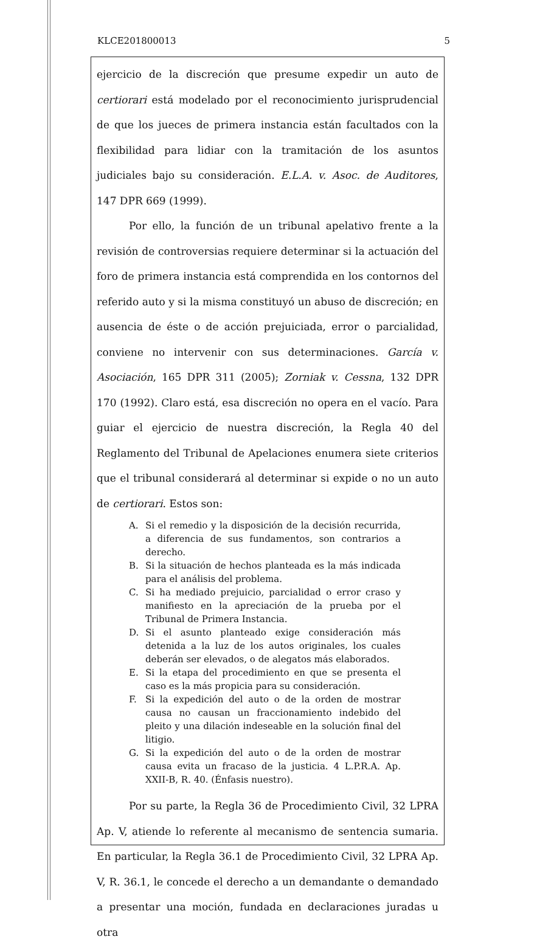KLCE201800013 5
ejercicio de la discreción que presume expedir un auto de certiorari está modelado por el reconocimiento jurisprudencial de que los jueces de primera instancia están facultados con la flexibilidad para lidiar con la tramitación de los asuntos judiciales bajo su consideración. E.L.A. v. Asoc. de Auditores, 147 DPR 669 (1999).
Por ello, la función de un tribunal apelativo frente a la revisión de controversias requiere determinar si la actuación del foro de primera instancia está comprendida en los contornos del referido auto y si la misma constituyó un abuso de discreción; en ausencia de éste o de acción prejuiciada, error o parcialidad, conviene no intervenir con sus determinaciones. García v. Asociación, 165 DPR 311 (2005); Zorniak v. Cessna, 132 DPR 170 (1992). Claro está, esa discreción no opera en el vacío. Para guiar el ejercicio de nuestra discreción, la Regla 40 del Reglamento del Tribunal de Apelaciones enumera siete criterios que el tribunal considerará al determinar si expide o no un auto de certiorari. Estos son:
A. Si el remedio y la disposición de la decisión recurrida, a diferencia de sus fundamentos, son contrarios a derecho.
B. Si la situación de hechos planteada es la más indicada para el análisis del problema.
C. Si ha mediado prejuicio, parcialidad o error craso y manifiesto en la apreciación de la prueba por el Tribunal de Primera Instancia.
D. Si el asunto planteado exige consideración más detenida a la luz de los autos originales, los cuales deberán ser elevados, o de alegatos más elaborados.
E. Si la etapa del procedimiento en que se presenta el caso es la más propicia para su consideración.
F. Si la expedición del auto o de la orden de mostrar causa no causan un fraccionamiento indebido del pleito y una dilación indeseable en la solución final del litigio.
G. Si la expedición del auto o de la orden de mostrar causa evita un fracaso de la justicia. 4 L.P.R.A. Ap. XXII-B, R. 40. (Énfasis nuestro).
Por su parte, la Regla 36 de Procedimiento Civil, 32 LPRA Ap. V, atiende lo referente al mecanismo de sentencia sumaria. En particular, la Regla 36.1 de Procedimiento Civil, 32 LPRA Ap. V, R. 36.1, le concede el derecho a un demandante o demandado a presentar una moción, fundada en declaraciones juradas u otra